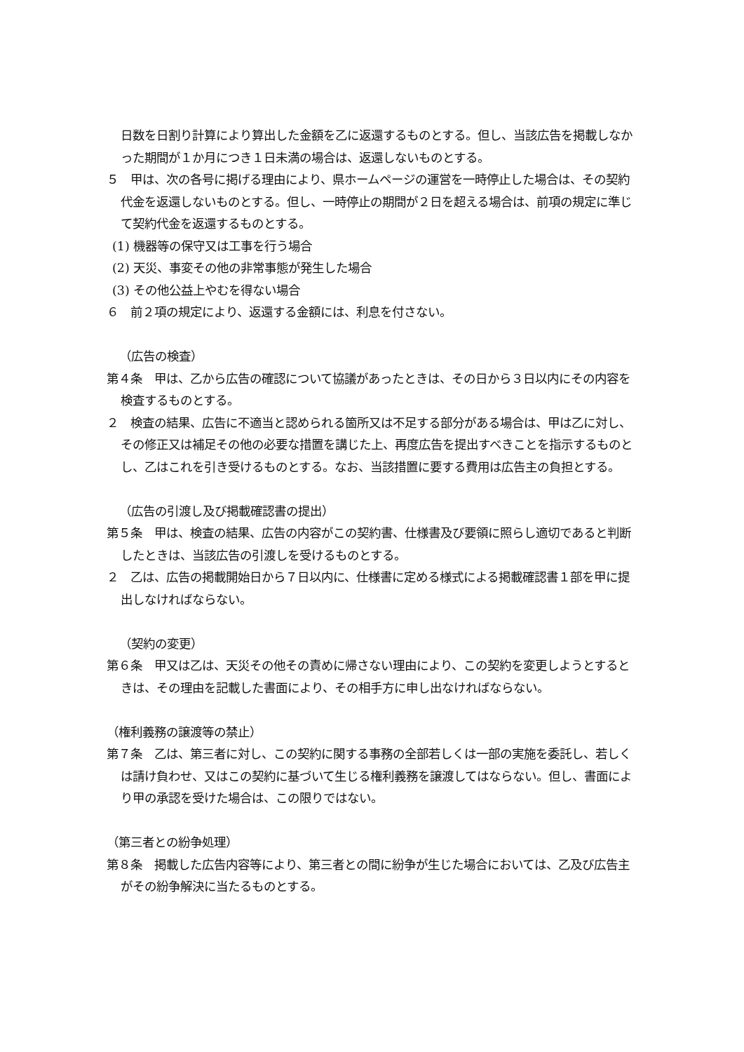日数を日割り計算により算出した金額を乙に返還するものとする。但し、当該広告を掲載しなかった期間が１か月につき１日未満の場合は、返還しないものとする。
５　甲は、次の各号に掲げる理由により、県ホームページの運営を一時停止した場合は、その契約代金を返還しないものとする。但し、一時停止の期間が２日を超える場合は、前項の規定に準じて契約代金を返還するものとする。
(1) 機器等の保守又は工事を行う場合
(2) 天災、事変その他の非常事態が発生した場合
(3) その他公益上やむを得ない場合
６　前２項の規定により、返還する金額には、利息を付さない。
（広告の検査）
第４条　甲は、乙から広告の確認について協議があったときは、その日から３日以内にその内容を検査するものとする。
２　検査の結果、広告に不適当と認められる箇所又は不足する部分がある場合は、甲は乙に対し、その修正又は補足その他の必要な措置を講じた上、再度広告を提出すべきことを指示するものとし、乙はこれを引き受けるものとする。なお、当該措置に要する費用は広告主の負担とする。
（広告の引渡し及び掲載確認書の提出）
第５条　甲は、検査の結果、広告の内容がこの契約書、仕様書及び要領に照らし適切であると判断したときは、当該広告の引渡しを受けるものとする。
２　乙は、広告の掲載開始日から７日以内に、仕様書に定める様式による掲載確認書１部を甲に提出しなければならない。
（契約の変更）
第６条　甲又は乙は、天災その他その責めに帰さない理由により、この契約を変更しようとするときは、その理由を記載した書面により、その相手方に申し出なければならない。
（権利義務の譲渡等の禁止）
第７条　乙は、第三者に対し、この契約に関する事務の全部若しくは一部の実施を委託し、若しくは請け負わせ、又はこの契約に基づいて生じる権利義務を譲渡してはならない。但し、書面により甲の承認を受けた場合は、この限りではない。
（第三者との紛争処理）
第８条　掲載した広告内容等により、第三者との間に紛争が生じた場合においては、乙及び広告主がその紛争解決に当たるものとする。